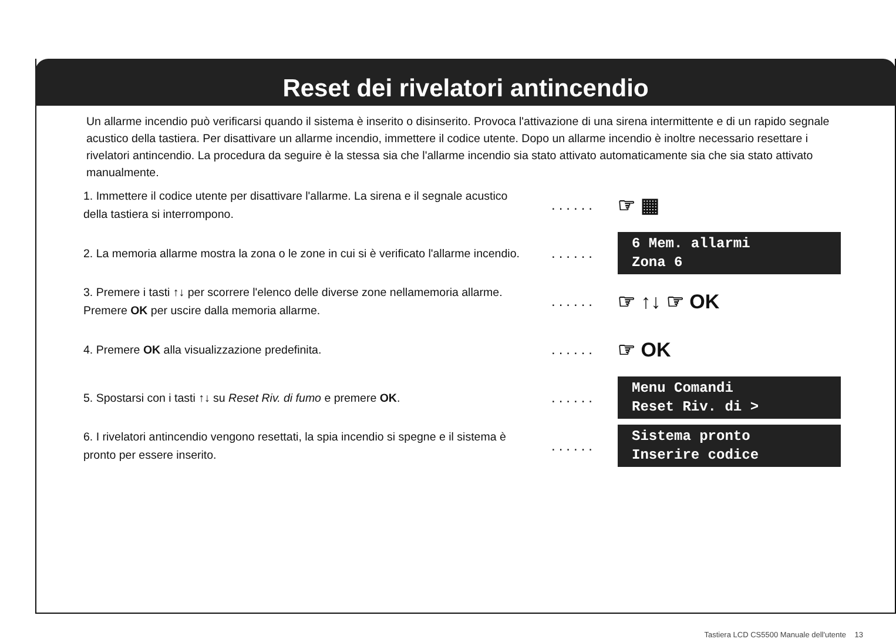Reset dei rivelatori antincendio
Un allarme incendio può verificarsi quando il sistema è inserito o disinserito. Provoca l'attivazione di una sirena intermittente e di un rapido segnale acustico della tastiera. Per disattivare un allarme incendio, immettere il codice utente. Dopo un allarme incendio è inoltre necessario resettare i rivelatori antincendio. La procedura da seguire è la stessa sia che l'allarme incendio sia stato attivato automaticamente sia che sia stato attivato manualmente.
1. Immettere il codice utente per disattivare l'allarme. La sirena e il segnale acustico della tastiera si interrompono.
......
☞ ▦
2. La memoria allarme mostra la zona o le zone in cui si è verificato l'allarme incendio.
......
6 Mem. allarmi
Zona 6
3. Premere i tasti ↑↓ per scorrere l'elenco delle diverse zone nellamemoria allarme. Premere OK per uscire dalla memoria allarme.
......
☞ ↑↓ ☞ OK
4. Premere OK alla visualizzazione predefinita.
......
☞ OK
5. Spostarsi con i tasti ↑↓ su Reset Riv. di fumo e premere OK.
......
Menu Comandi
Reset Riv. di >
6. I rivelatori antincendio vengono resettati, la spia incendio si spegne e il sistema è pronto per essere inserito.
......
Sistema pronto
Inserire codice
Tastiera LCD CS5500 Manuale dell'utente 13